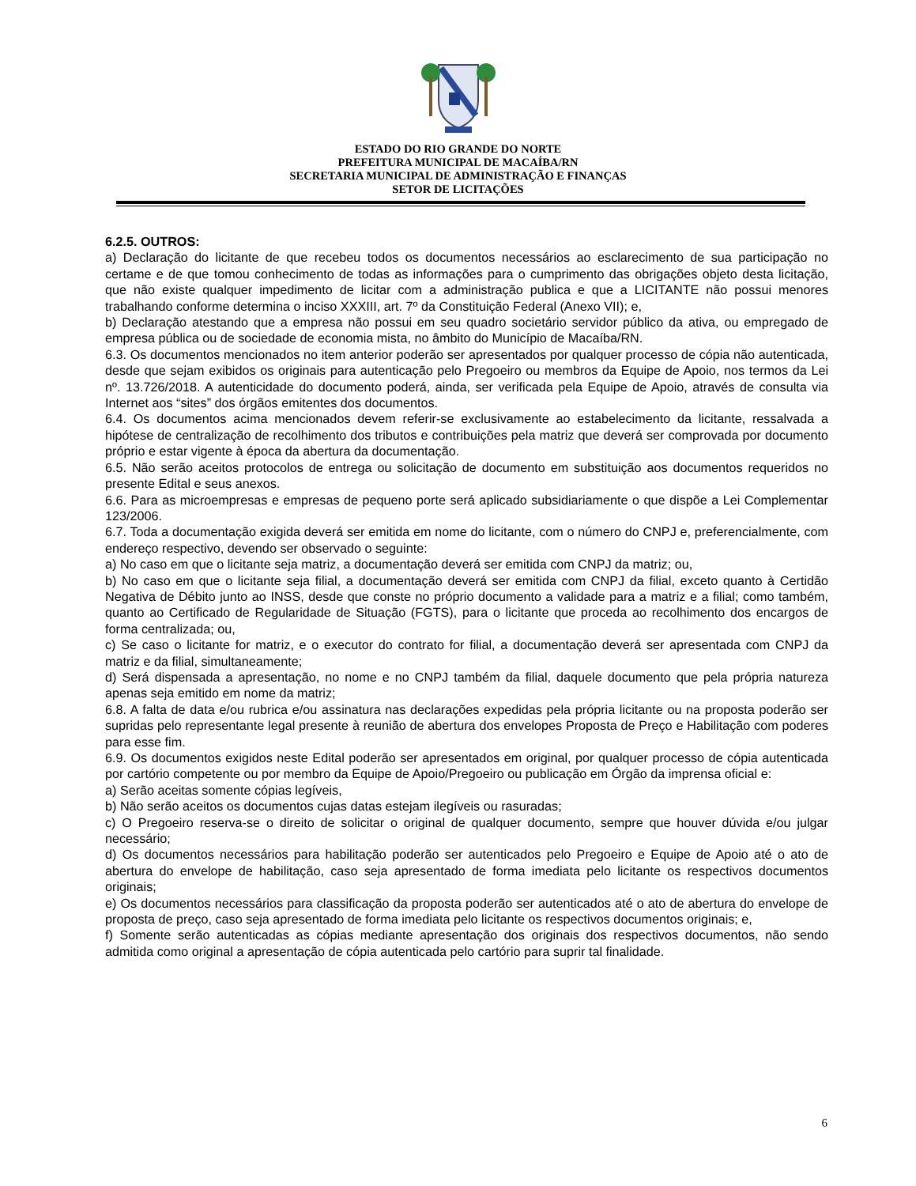ESTADO DO RIO GRANDE DO NORTE
PREFEITURA MUNICIPAL DE MACAÍBA/RN
SECRETARIA MUNICIPAL DE ADMINISTRAÇÃO E FINANÇAS
SETOR DE LICITAÇÕES
6.2.5. OUTROS:
a) Declaração do licitante de que recebeu todos os documentos necessários ao esclarecimento de sua participação no certame e de que tomou conhecimento de todas as informações para o cumprimento das obrigações objeto desta licitação, que não existe qualquer impedimento de licitar com a administração publica e que a LICITANTE não possui menores trabalhando conforme determina o inciso XXXIII, art. 7º da Constituição Federal (Anexo VII); e,
b) Declaração atestando que a empresa não possui em seu quadro societário servidor público da ativa, ou empregado de empresa pública ou de sociedade de economia mista, no âmbito do Município de Macaíba/RN.
6.3. Os documentos mencionados no item anterior poderão ser apresentados por qualquer processo de cópia não autenticada, desde que sejam exibidos os originais para autenticação pelo Pregoeiro ou membros da Equipe de Apoio, nos termos da Lei nº. 13.726/2018. A autenticidade do documento poderá, ainda, ser verificada pela Equipe de Apoio, através de consulta via Internet aos “sites” dos órgãos emitentes dos documentos.
6.4. Os documentos acima mencionados devem referir-se exclusivamente ao estabelecimento da licitante, ressalvada a hipótese de centralização de recolhimento dos tributos e contribuições pela matriz que deverá ser comprovada por documento próprio e estar vigente à época da abertura da documentação.
6.5. Não serão aceitos protocolos de entrega ou solicitação de documento em substituição aos documentos requeridos no presente Edital e seus anexos.
6.6. Para as microempresas e empresas de pequeno porte será aplicado subsidiariamente o que dispõe a Lei Complementar 123/2006.
6.7. Toda a documentação exigida deverá ser emitida em nome do licitante, com o número do CNPJ e, preferencialmente, com endereço respectivo, devendo ser observado o seguinte:
a) No caso em que o licitante seja matriz, a documentação deverá ser emitida com CNPJ da matriz; ou,
b) No caso em que o licitante seja filial, a documentação deverá ser emitida com CNPJ da filial, exceto quanto à Certidão Negativa de Débito junto ao INSS, desde que conste no próprio documento a validade para a matriz e a filial; como também, quanto ao Certificado de Regularidade de Situação (FGTS), para o licitante que proceda ao recolhimento dos encargos de forma centralizada; ou,
c) Se caso o licitante for matriz, e o executor do contrato for filial, a documentação deverá ser apresentada com CNPJ da matriz e da filial, simultaneamente;
d) Será dispensada a apresentação, no nome e no CNPJ também da filial, daquele documento que pela própria natureza apenas seja emitido em nome da matriz;
6.8. A falta de data e/ou rubrica e/ou assinatura nas declarações expedidas pela própria licitante ou na proposta poderão ser supridas pelo representante legal presente à reunião de abertura dos envelopes Proposta de Preço e Habilitação com poderes para esse fim.
6.9. Os documentos exigidos neste Edital poderão ser apresentados em original, por qualquer processo de cópia autenticada por cartório competente ou por membro da Equipe de Apoio/Pregoeiro ou publicação em Órgão da imprensa oficial e:
a) Serão aceitas somente cópias legíveis,
b) Não serão aceitos os documentos cujas datas estejam ilegíveis ou rasuradas;
c) O Pregoeiro reserva-se o direito de solicitar o original de qualquer documento, sempre que houver dúvida e/ou julgar necessário;
d) Os documentos necessários para habilitação poderão ser autenticados pelo Pregoeiro e Equipe de Apoio até o ato de abertura do envelope de habilitação, caso seja apresentado de forma imediata pelo licitante os respectivos documentos originais;
e) Os documentos necessários para classificação da proposta poderão ser autenticados até o ato de abertura do envelope de proposta de preço, caso seja apresentado de forma imediata pelo licitante os respectivos documentos originais; e,
f) Somente serão autenticadas as cópias mediante apresentação dos originais dos respectivos documentos, não sendo admitida como original a apresentação de cópia autenticada pelo cartório para suprir tal finalidade.
6